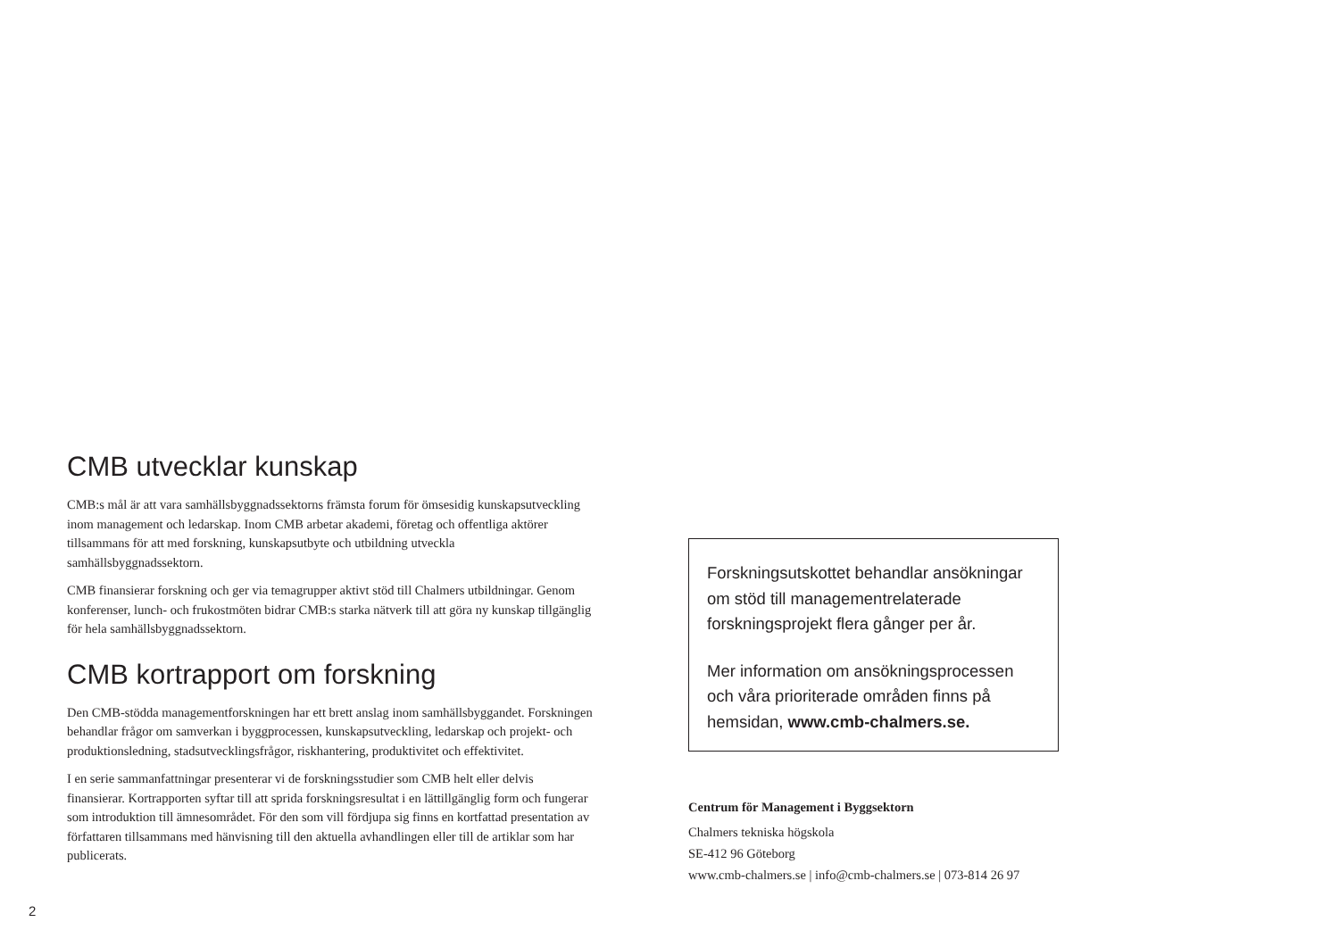CMB utvecklar kunskap
CMB:s mål är att vara samhällsbyggnadssektorns främsta forum för ömsesidig kunskaps­utveckling inom management och ledarskap. Inom CMB arbetar akademi, företag och offentliga aktörer tillsammans för att med forskning, kunskapsutbyte och utbildning utveckla samhällsbyggnadssektorn.
CMB finansierar forskning och ger via temagrupper aktivt stöd till Chalmers utbildningar. Genom konferenser, lunch- och frukostmöten bidrar CMB:s starka nätverk till att göra ny kunskap tillgänglig för hela samhällsbyggnadssektorn.
CMB kortrapport om forskning
Den CMB-stödda managementforskningen har ett brett anslag inom samhällsbyggandet. Forskningen behandlar frågor om samverkan i byggprocessen, kunskapsutveckling, ledarskap och projekt- och produktionsledning, stadsutvecklingsfrågor, riskhantering, produktivitet och effektivitet.
I en serie sammanfattningar presenterar vi de forskningsstudier som CMB helt eller delvis finansierar. Kortrapporten syftar till att sprida forskningsresultat i en lättillgänglig form och fungerar som introduktion till ämnesområdet. För den som vill fördjupa sig finns en kortfattad presentation av författaren tillsammans med hänvisning till den aktuella avhandlingen eller till de artiklar som har publicerats.
Forskningsutskottet behandlar ansökningar om stöd till managementrelaterade forskningsprojekt flera gånger per år.
Mer information om ansökningsprocessen och våra prioriterade områden finns på hemsidan, www.cmb-chalmers.se.
Centrum för Management i Byggsektorn
Chalmers tekniska högskola
SE-412 96 Göteborg
www.cmb-chalmers.se | info@cmb-chalmers.se | 073-814 26 97
2